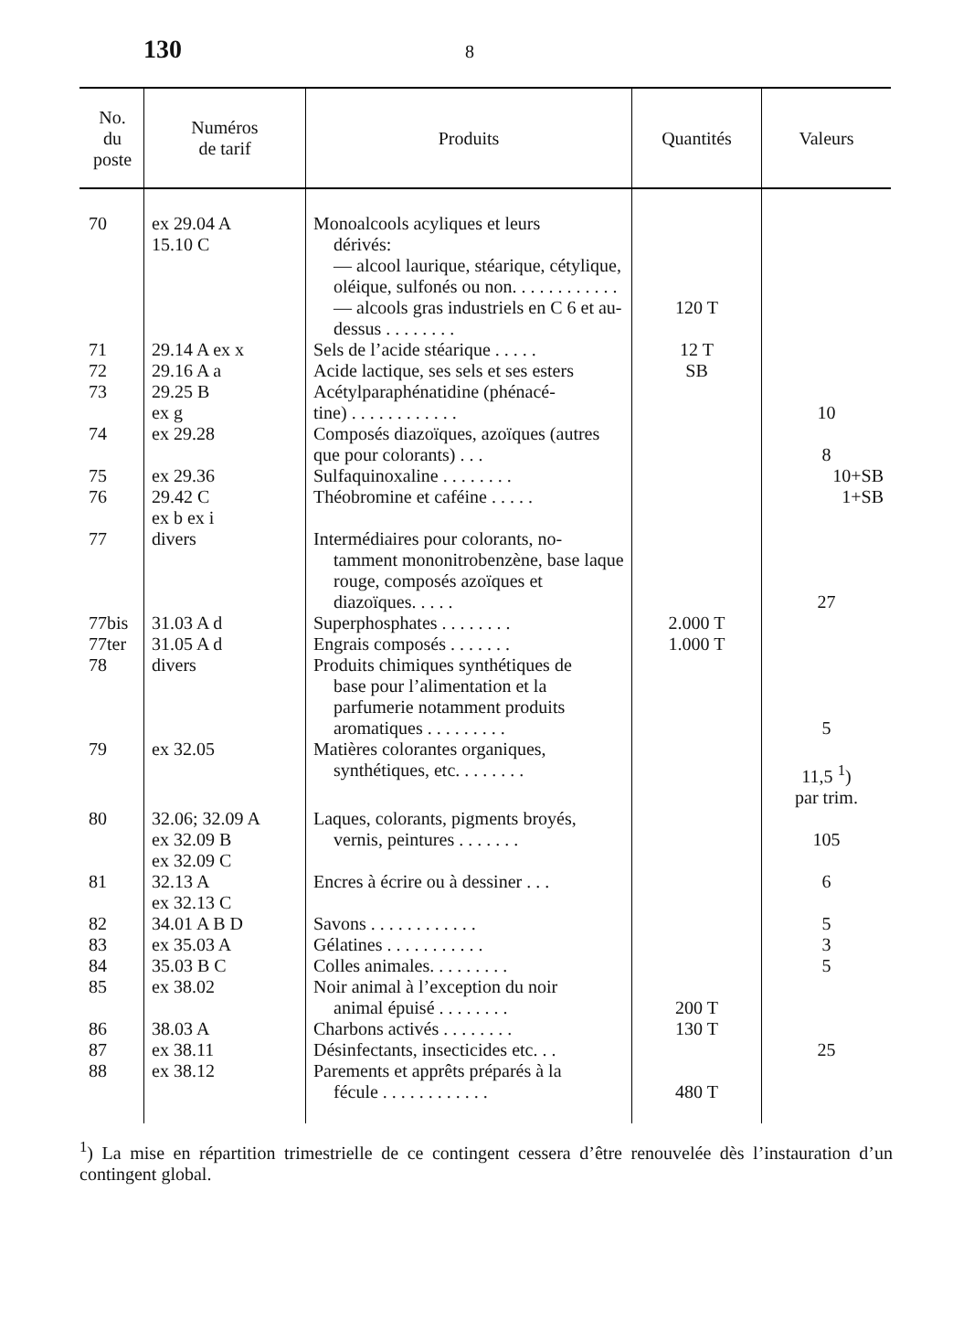130 8
| No. du poste | Numéros de tarif | Produits | Quantités | Valeurs |
| --- | --- | --- | --- | --- |
| 70 | ex 29.04 A 15.10 C | Monoalcools acyliques et leurs dérivés: — alcool laurique, stéarique, cétylique, oléique, sulfonés ou non. . . . . . . . . . . . — alcools gras industriels en C 6 et au-dessus . . . . . . . . | 120 T | |
| 71 | 29.14 A ex x | Sels de l’acide stéarique . . . . . | 12 T | |
| 72 | 29.16 A a | Acide lactique, ses sels et ses esters | SB | |
| 73 | 29.25 B ex g | Acétylparaphénatidine (phénacé- tine) . . . . . . . . . . . . | | 10 |
| 74 | ex 29.28 | Composés diazoïques, azoïques (autres que pour colorants) . . . | | 8 |
| 75 | ex 29.36 | Sulfaquinoxaline . . . . . . . . | | 10+SB |
| 76 | 29.42 C ex b ex i | Théobromine et caféine . . . . . | | 1+SB |
| 77 | divers | Intermédiaires pour colorants, no- tamment mononitrobenzène, base laque rouge, composés azoïques et diazoïques. . . . . | | 27 |
| 77bis | 31.03 A d | Superphosphates . . . . . . . . | 2.000 T | |
| 77ter | 31.05 A d | Engrais composés . . . . . . . | 1.000 T | |
| 78 | divers | Produits chimiques synthétiques de base pour l’alimentation et la parfumerie notamment produits aromatiques . . . . . . . . . | | 5 |
| 79 | ex 32.05 | Matières colorantes organiques, synthétiques, etc. . . . . . . . | | 11,5 <sup>1</sup>) par trim. |
| 80 | 32.06; 32.09 A ex 32.09 B ex 32.09 C | Laques, colorants, pigments broyés, vernis, peintures . . . . . . . | | 105 |
| 81 | 32.13 A ex 32.13 C | Encres à écrire ou à dessiner . . . | | 6 |
| 82 | 34.01 A B D | Savons . . . . . . . . . . . . | | 5 |
| 83 | ex 35.03 A | Gélatines . . . . . . . . . . . | | 3 |
| 84 | 35.03 B C | Colles animales. . . . . . . . . | | 5 |
| 85 | ex 38.02 | Noir animal à l’exception du noir animal épuisé . . . . . . . . | 200 T | |
| 86 | 38.03 A | Charbons activés . . . . . . . . | 130 T | |
| 87 | ex 38.11 | Désinfectants, insecticides etc. . . | | 25 |
| 88 | ex 38.12 | Parements et apprêts préparés à la fécule . . . . . . . . . . . . | 480 T | |
<sup>1</sup>) La mise en répartition trimestrielle de ce contingent cessera d’être renouvelée dès l’instauration d’un contingent global.